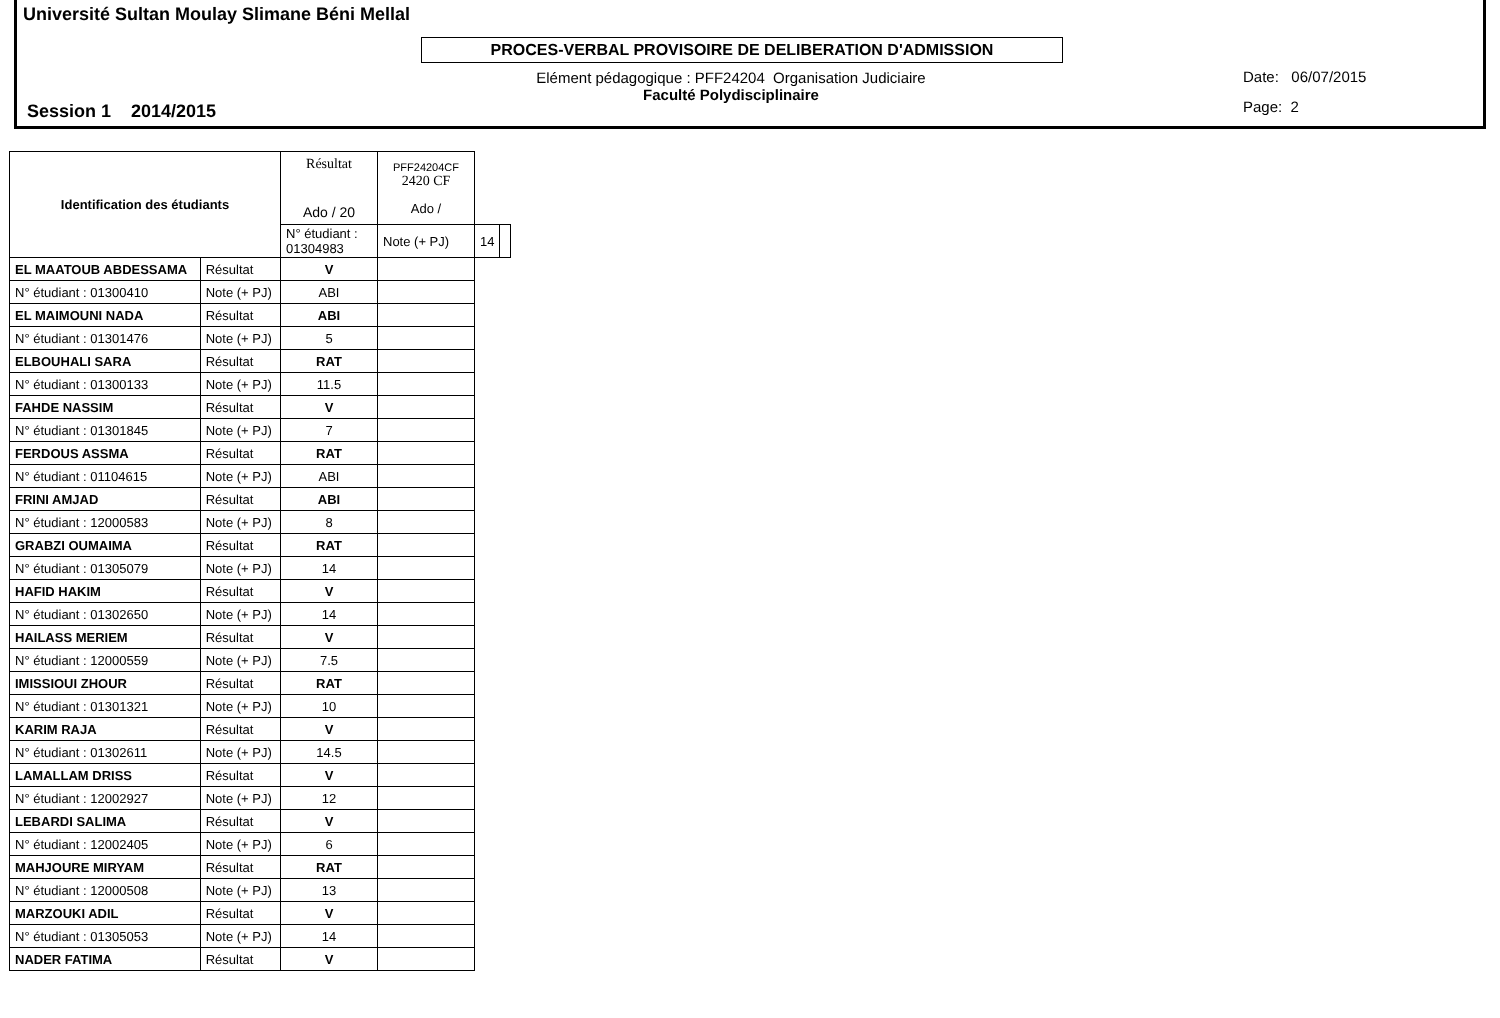Université Sultan Moulay Slimane Béni Mellal
PROCES-VERBAL PROVISOIRE DE DELIBERATION D'ADMISSION
Session 1 2014/2015
Elément pédagogique : PFF24204 Organisation Judiciaire
Faculté Polydisciplinaire
Date: 06/07/2015
Page: 2
| Identification des étudiants | | Résultat Ado / 20 | PFF24204CF 2420 CF Ado / | | |
| | | N° étudiant : 01304983 | Note (+ PJ) | 14 | |
| EL MAATOUB ABDESSAMA | Résultat | V | | | |
| N° étudiant : 01300410 | Note (+ PJ) | ABI | | | |
| EL MAIMOUNI NADA | Résultat | ABI | | | |
| N° étudiant : 01301476 | Note (+ PJ) | 5 | | | |
| ELBOUHALI SARA | Résultat | RAT | | | |
| N° étudiant : 01300133 | Note (+ PJ) | 11.5 | | | |
| FAHDE NASSIM | Résultat | V | | | |
| N° étudiant : 01301845 | Note (+ PJ) | 7 | | | |
| FERDOUS ASSMA | Résultat | RAT | | | |
| N° étudiant : 01104615 | Note (+ PJ) | ABI | | | |
| FRINI AMJAD | Résultat | ABI | | | |
| N° étudiant : 12000583 | Note (+ PJ) | 8 | | | |
| GRABZI OUMAIMA | Résultat | RAT | | | |
| N° étudiant : 01305079 | Note (+ PJ) | 14 | | | |
| HAFID HAKIM | Résultat | V | | | |
| N° étudiant : 01302650 | Note (+ PJ) | 14 | | | |
| HAILASS MERIEM | Résultat | V | | | |
| N° étudiant : 12000559 | Note (+ PJ) | 7.5 | | | |
| IMISSIOUI ZHOUR | Résultat | RAT | | | |
| N° étudiant : 01301321 | Note (+ PJ) | 10 | | | |
| KARIM RAJA | Résultat | V | | | |
| N° étudiant : 01302611 | Note (+ PJ) | 14.5 | | | |
| LAMALLAM DRISS | Résultat | V | | | |
| N° étudiant : 12002927 | Note (+ PJ) | 12 | | | |
| LEBARDI SALIMA | Résultat | V | | | |
| N° étudiant : 12002405 | Note (+ PJ) | 6 | | | |
| MAHJOURE MIRYAM | Résultat | RAT | | | |
| N° étudiant : 12000508 | Note (+ PJ) | 13 | | | |
| MARZOUKI ADIL | Résultat | V | | | |
| N° étudiant : 01305053 | Note (+ PJ) | 14 | | | |
| NADER FATIMA | Résultat | V | | | |